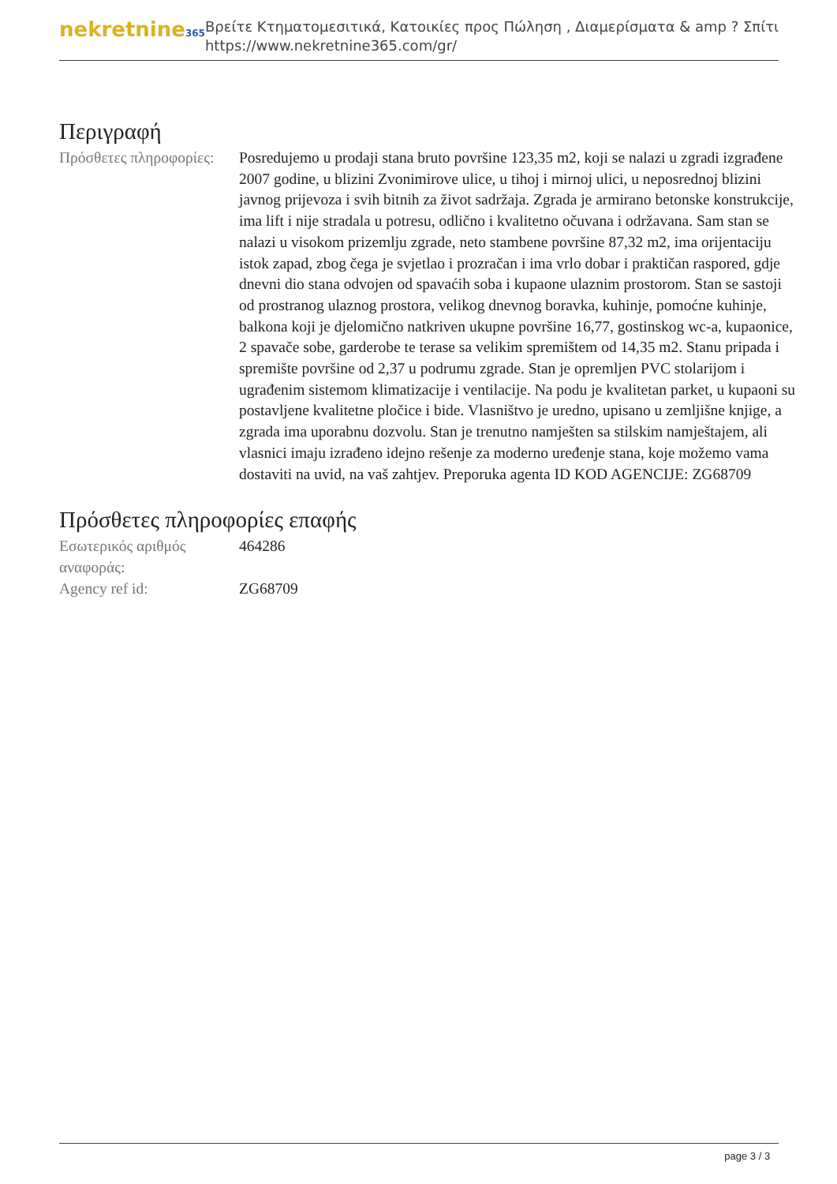nekretnine365
Βρείτε Κτηματομεσιτικά, Κατοικίες προς Πώληση , Διαμερίσματα & amp ? Σπίτι
https://www.nekretnine365.com/gr/
Περιγραφή
| Πρόσθετες πληροφορίες: | Posredujemo u prodaji stana bruto površine 123,35 m2, koji se nalazi u zgradi izgrađene 2007 godine, u blizini Zvonimirove ulice, u tihoj i mirnoj ulici, u neposrednoj blizini javnog prijevoza i svih bitnih za život sadržaja. Zgrada je armirano betonske konstrukcije, ima lift i nije stradala u potresu, odlično i kvalitetno očuvana i održavana. Sam stan se nalazi u visokom prizemlju zgrade, neto stambene površine 87,32 m2, ima orijentaciju istok zapad, zbog čega je svjetlao i prozračan i ima vrlo dobar i praktičan raspored, gdje dnevni dio stana odvojen od spavaćih soba i kupaone ulaznim prostorom. Stan se sastoji od prostranog ulaznog prostora, velikog dnevnog boravka, kuhinje, pomoćne kuhinje, balkona koji je djelomično natkriven ukupne površine 16,77, gostinskog wc-a, kupaonice, 2 spavače sobe, garderobe te terase sa velikim spremištem od 14,35 m2. Stanu pripada i spremište površine od 2,37 u podrumu zgrade. Stan je opremljen PVC stolarijom i ugrađenim sistemom klimatizacije i ventilacije. Na podu je kvalitetan parket, u kupaoni su postavljene kvalitetne pločice i bide. Vlasništvo je uredno, upisano u zemljišne knjige, a zgrada ima uporabnu dozvolu. Stan je trenutno namješten sa stilskim namještajem, ali vlasnici imaju izrađeno idejno rešenje za moderno uređenje stana, koje možemo vama dostaviti na uvid, na vaš zahtjev. Preporuka agenta ID KOD AGENCIJE: ZG68709 |
Πρόσθετες πληροφορίες επαφής
| Εσωτερικός αριθμός αναφοράς: | 464286 |
| Agency ref id: | ZG68709 |
page 3 / 3